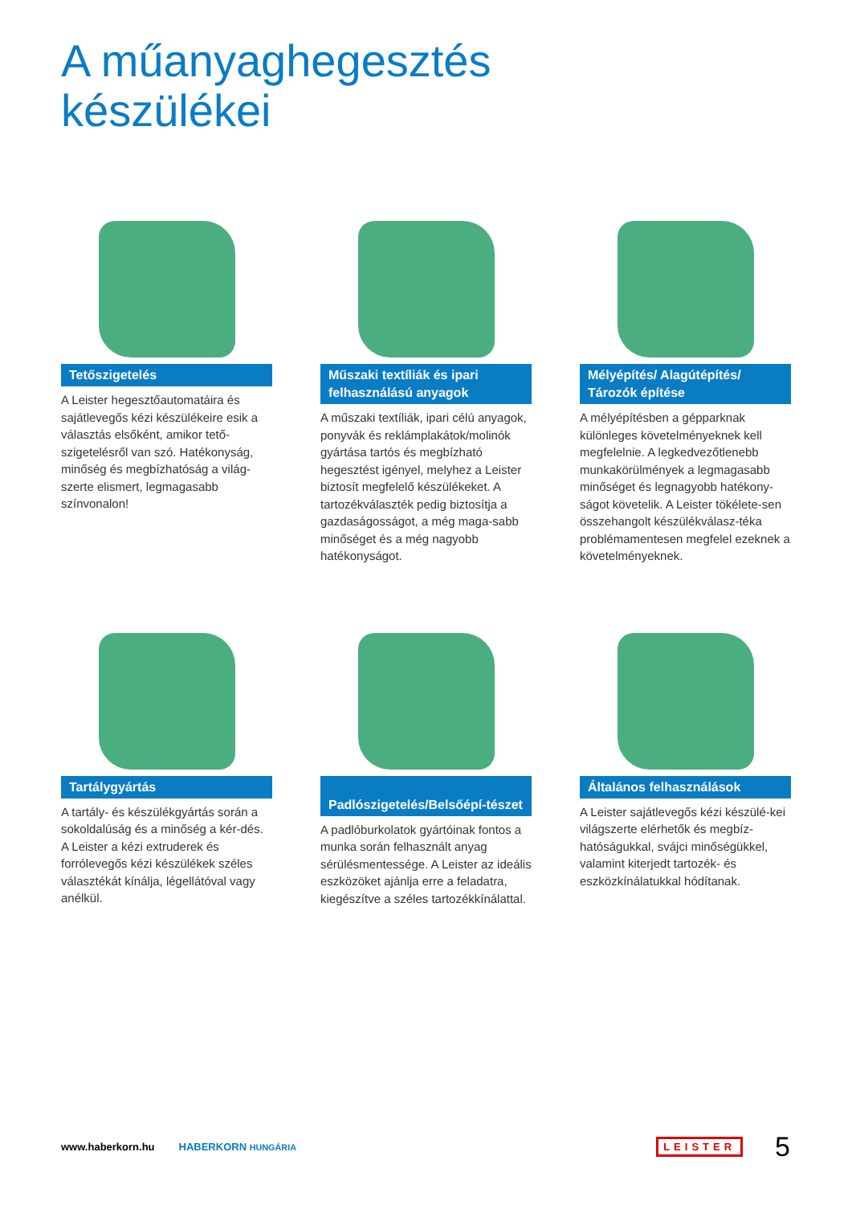A műanyaghegesztés
készülékei
Tetőszigetelés
A Leister hegesztőautomatáira és sajátlevegős kézi készülékeire esik a választás elsőként, amikor tető-szigetelésről van szó. Hatékonyság, minőség és megbízhatóság a világ-szerte elismert, legmagasabb színvonalon!
Műszaki textíliák és ipari felhasználású anyagok
A műszaki textíliák, ipari célú anyagok, ponyvák és reklámplakátok/molinók gyártása tartós és megbízható hegesztést igényel, melyhez a Leister biztosít megfelelő készülékeket. A tartozékválaszték pedig biztosítja a gazdaságosságot, a még maga-sabb minőséget és a még nagyobb hatékonyságot.
Mélyépítés/ Alagútépítés/ Tározók építése
A mélyépítésben a gépparknak különleges követelményeknek kell megfelelnie. A legkedvezőtlenebb munkakörülmények a legmagasabb minőséget és legnagyobb hatékony-ságot követelik. A Leister tökélete-sen összehangolt készülékválasz-téka problémamentesen megfelel ezeknek a követelményeknek.
Tartálygyártás
A tartály- és készülékgyártás során a sokoldalúság és a minőség a kér-dés. A Leister a kézi extruderek és forrólevegős kézi készülékek széles választékát kínálja, légellátóval vagy anélkül.
Padlószigetelés/Belsőépí-tészet
A padlóburkolatok gyártóinak fontos a munka során felhasznált anyag sérülésmentessége. A Leister az ideális eszközöket ajánlja erre a feladatra, kiegészítve a széles tartozékkínálattal.
Általános felhasználások
A Leister sajátlevegős kézi készülé-kei világszerte elérhetők és megbíz-hatóságukkal, svájci minőségükkel, valamint kiterjedt tartozék- és eszközkínálatukkal hódítanak.
www.haberkorn.hu HABERKORN HUNGÁRIA LEISTER 5